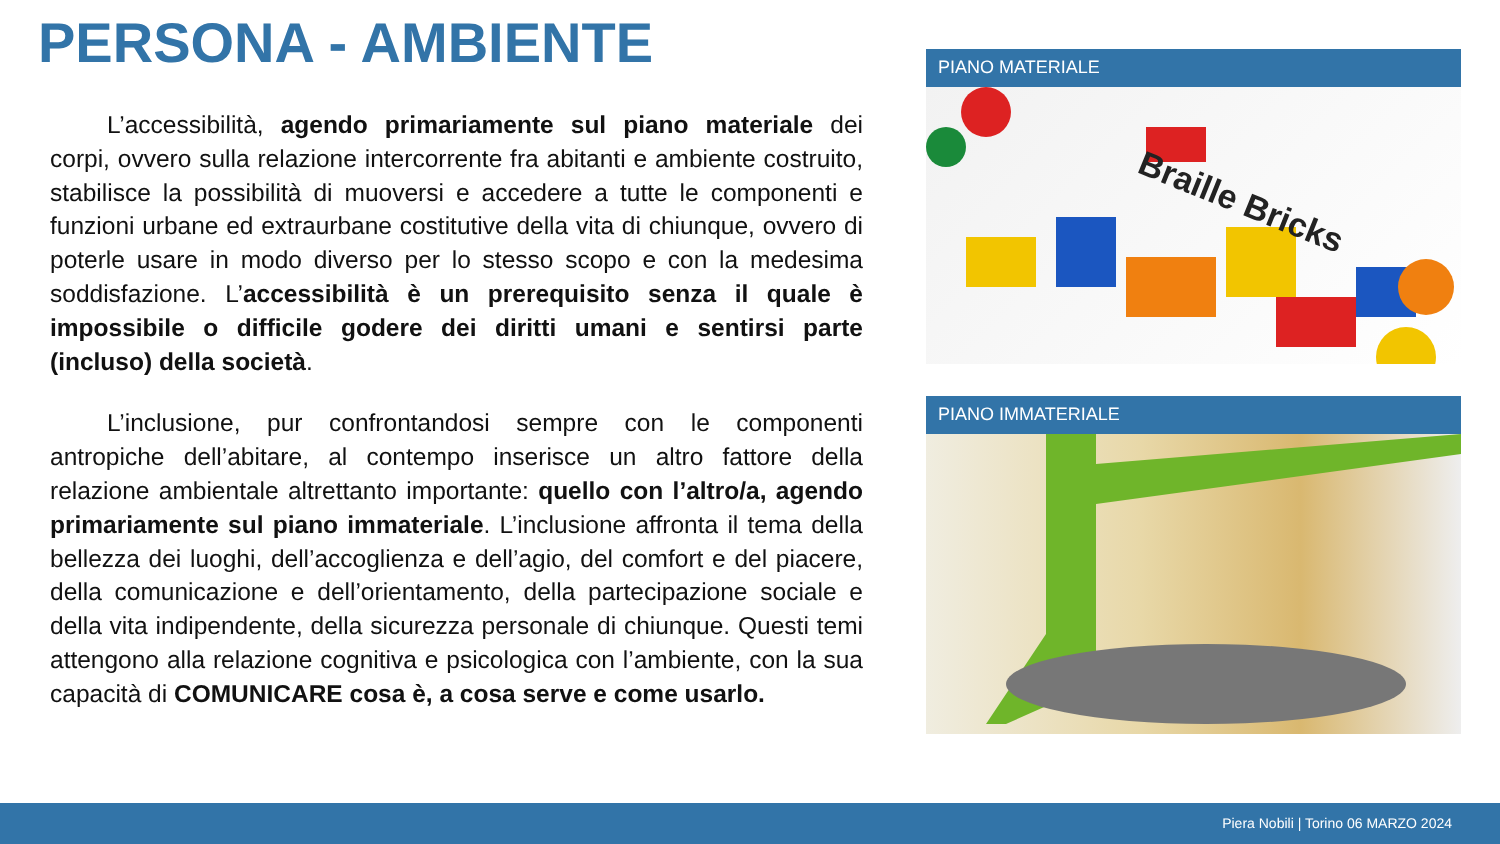PERSONA - AMBIENTE
L’accessibilità, agendo primariamente sul piano materiale dei corpi, ovvero sulla relazione intercorrente fra abitanti e ambiente costruito, stabilisce la possibilità di muoversi e accedere a tutte le componenti e funzioni urbane ed extraurbane costitutive della vita di chiunque, ovvero di poterle usare in modo diverso per lo stesso scopo e con la medesima soddisfazione. L’accessibilità è un prerequisito senza il quale è impossibile o difficile godere dei diritti umani e sentirsi parte (incluso) della società.
L’inclusione, pur confrontandosi sempre con le componenti antropiche dell’abitare, al contempo inserisce un altro fattore della relazione ambientale altrettanto importante: quello con l’altro/a, agendo primariamente sul piano immateriale. L’inclusione affronta il tema della bellezza dei luoghi, dell’accoglienza e dell’agio, del comfort e del piacere, della comunicazione e dell’orientamento, della partecipazione sociale e della vita indipendente, della sicurezza personale di chiunque. Questi temi attengono alla relazione cognitiva e psicologica con l’ambiente, con la sua capacità di COMUNICARE cosa è, a cosa serve e come usarlo.
PIANO MATERIALE
Braille Bricks
PIANO IMMATERIALE
Piera Nobili | Torino 06 MARZO 2024